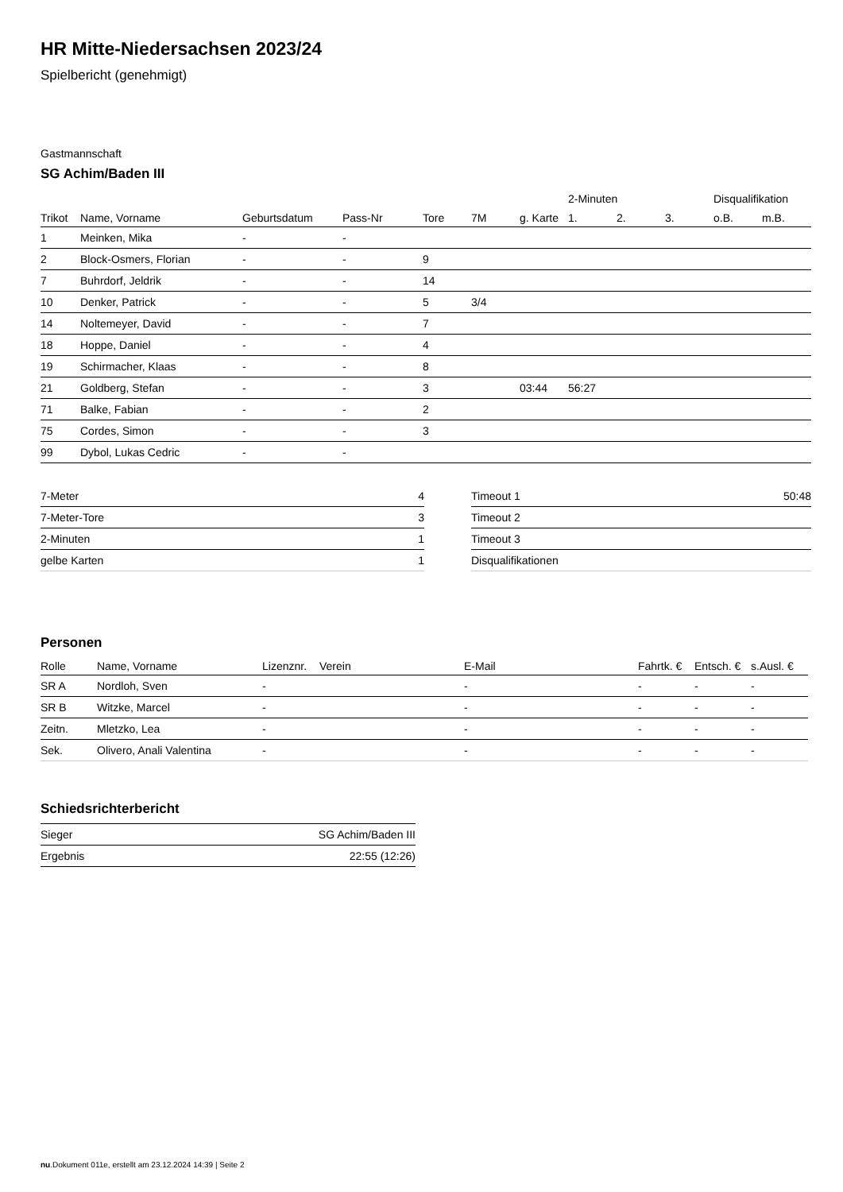HR Mitte-Niedersachsen 2023/24
Spielbericht (genehmigt)
Gastmannschaft
SG Achim/Baden III
| | | | | | | | 2-Minuten | | | Disqualifikation | |
| Trikot | Name, Vorname | Geburtsdatum | Pass-Nr | Tore | 7M | g. Karte | 1. | 2. | 3. | o.B. | m.B. |
| 1 | Meinken, Mika | - | - | | | | | | | | |
| 2 | Block-Osmers, Florian | - | - | 9 | | | | | | | |
| 7 | Buhrdorf, Jeldrik | - | - | 14 | | | | | | | |
| 10 | Denker, Patrick | - | - | 5 | 3/4 | | | | | | |
| 14 | Noltemeyer, David | - | - | 7 | | | | | | | |
| 18 | Hoppe, Daniel | - | - | 4 | | | | | | | |
| 19 | Schirmacher, Klaas | - | - | 8 | | | | | | | |
| 21 | Goldberg, Stefan | - | - | 3 | | 03:44 | 56:27 | | | | |
| 71 | Balke, Fabian | - | - | 2 | | | | | | | |
| 75 | Cordes, Simon | - | - | 3 | | | | | | | |
| 99 | Dybol, Lukas Cedric | - | - | | | | | | | | |
| 7-Meter | 4 |
| 7-Meter-Tore | 3 |
| 2-Minuten | 1 |
| gelbe Karten | 1 |
| Timeout 1 | 50:48 |
| Timeout 2 | |
| Timeout 3 | |
| Disqualifikationen | |
Personen
| Rolle | Name, Vorname | Lizenznr. | Verein | E-Mail | Fahrtk. € | Entsch. € | s.Ausl. € |
| --- | --- | --- | --- | --- | --- | --- | --- |
| SR A | Nordloh, Sven | - | | - | - | - | - |
| SR B | Witzke, Marcel | - | | - | - | - | - |
| Zeitn. | Mletzko, Lea | - | | - | - | - | - |
| Sek. | Olivero, Anali Valentina | - | | - | - | - | - |
Schiedsrichterbericht
| Sieger | SG Achim/Baden III |
| Ergebnis | 22:55 (12:26) |
nu.Dokument 011e, erstellt am 23.12.2024 14:39 | Seite 2